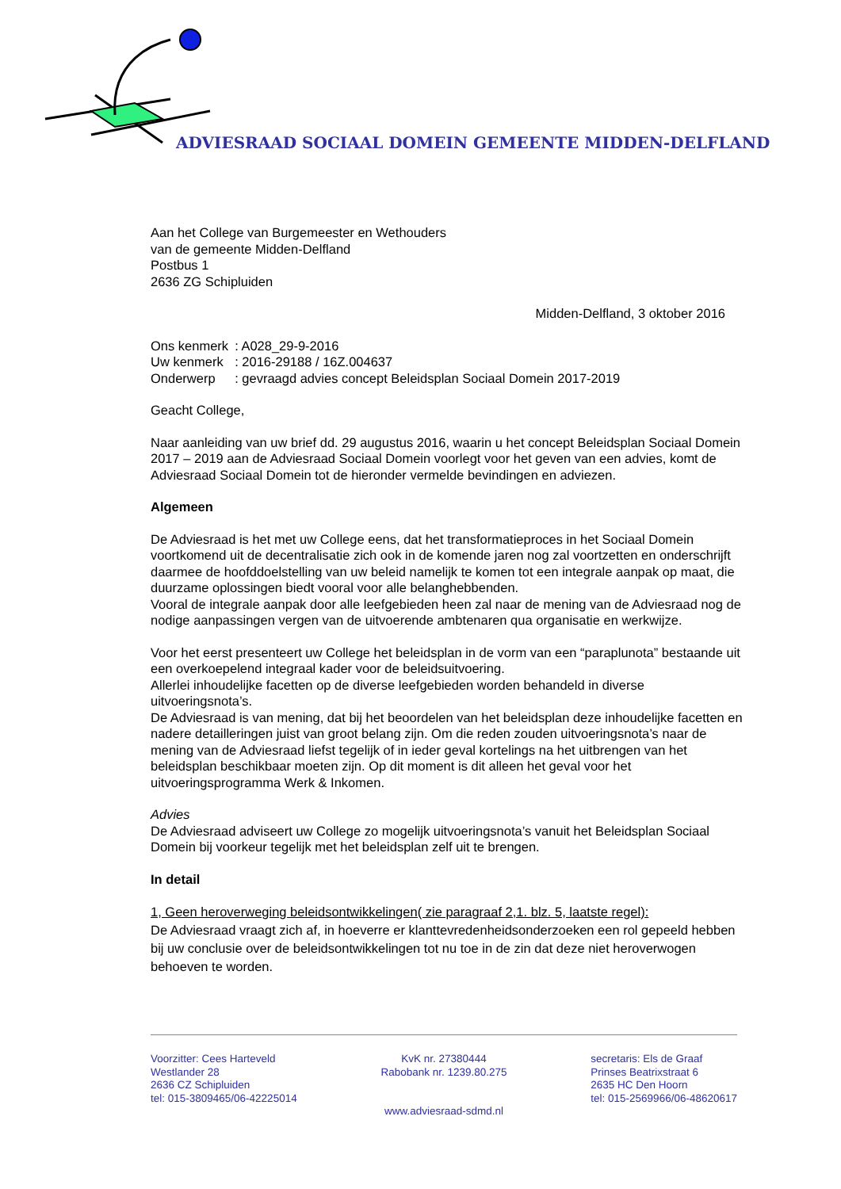ADVIESRAAD SOCIAAL DOMEIN GEMEENTE MIDDEN-DELFLAND
Aan het College van Burgemeester en Wethouders
van de gemeente Midden-Delfland
Postbus 1
2636 ZG Schipluiden
Midden-Delfland, 3 oktober 2016
| Ons kenmerk | : A028_29-9-2016 |
| Uw kenmerk | : 2016-29188 / 16Z.004637 |
| Onderwerp | : gevraagd advies concept Beleidsplan Sociaal Domein 2017-2019 |
Geacht College,
Naar aanleiding van uw brief dd. 29 augustus 2016, waarin u het concept Beleidsplan Sociaal Domein 2017 – 2019 aan de Adviesraad Sociaal Domein voorlegt voor het geven van een advies, komt de Adviesraad Sociaal Domein tot de hieronder vermelde bevindingen en adviezen.
Algemeen
De Adviesraad is het met uw College eens, dat het transformatieproces in het Sociaal Domein voortkomend uit de decentralisatie zich ook in de komende jaren nog zal voortzetten en onderschrijft daarmee de hoofddoelstelling van uw beleid namelijk te komen tot een integrale aanpak op maat, die duurzame oplossingen biedt vooral voor alle belanghebbenden.
Vooral de integrale aanpak door alle leefgebieden heen zal naar de mening van de Adviesraad nog de nodige aanpassingen vergen van de uitvoerende ambtenaren qua organisatie en werkwijze.
Voor het eerst presenteert uw College het beleidsplan in de vorm van een “paraplunota” bestaande uit een overkoepelend integraal kader voor de beleidsuitvoering.
Allerlei inhoudelijke facetten op de diverse leefgebieden worden behandeld in diverse uitvoeringsnota’s.
De Adviesraad is van mening, dat bij het beoordelen van het beleidsplan deze inhoudelijke facetten en nadere detailleringen juist van groot belang zijn. Om die reden zouden uitvoeringsnota’s naar de mening van de Adviesraad liefst tegelijk of in ieder geval kortelings na het uitbrengen van het beleidsplan beschikbaar moeten zijn. Op dit moment is dit alleen het geval voor het uitvoeringsprogramma Werk & Inkomen.
Advies
De Adviesraad adviseert uw College zo mogelijk uitvoeringsnota’s vanuit het Beleidsplan Sociaal Domein bij voorkeur tegelijk met het beleidsplan zelf uit te brengen.
In detail
1, Geen heroverweging beleidsontwikkelingen( zie paragraaf 2,1. blz. 5, laatste regel):
De Adviesraad vraagt zich af, in hoeverre er klanttevredenheidsonderzoeken een rol gepeeld hebben bij uw conclusie over de beleidsontwikkelingen tot nu toe in de zin dat deze niet heroverwogen behoeven te worden.
Voorzitter: Cees Harteveld
Westlander 28
2636 CZ Schipluiden
tel: 015-3809465/06-42225014
KvK nr. 27380444
Rabobank nr. 1239.80.275
secretaris: Els de Graaf
Prinses Beatrixstraat 6
2635 HC Den Hoorn
tel: 015-2569966/06-48620617
www.adviesraad-sdmd.nl